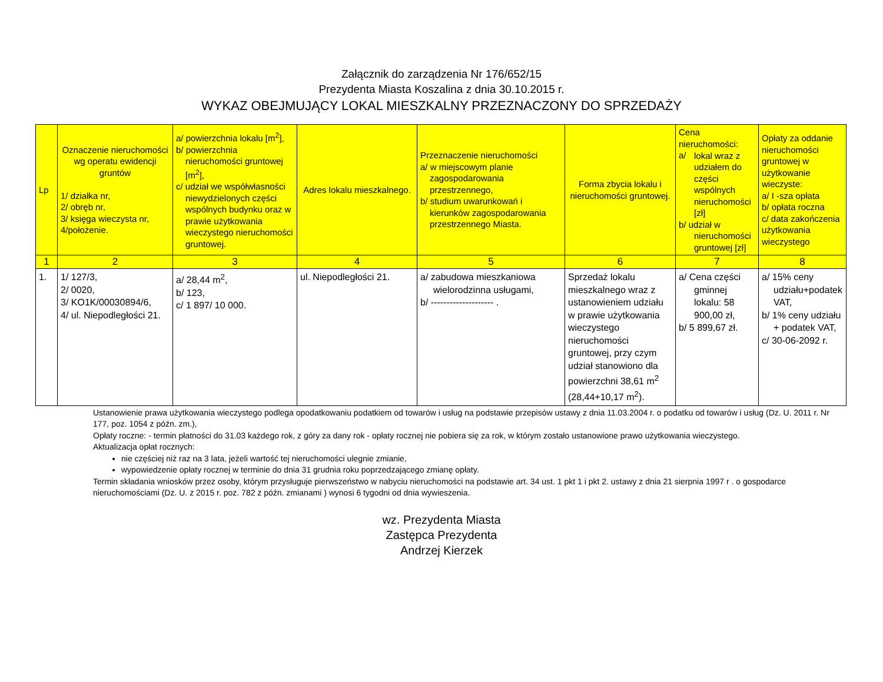Załącznik do zarządzenia Nr 176/652/15
Prezydenta Miasta Koszalina z dnia 30.10.2015 r.
WYKAZ OBEJMUJĄCY LOKAL MIESZKALNY PRZEZNACZONY DO SPRZEDAŻY
| Lp | Oznaczenie nieruchomości wg operatu ewidencji gruntów 1/ działka nr, 2/ obręb nr, 3/ księga wieczysta nr, 4/położenie. | a/ powierzchnia lokalu [m<sup>2</sup>], b/ powierzchnia nieruchomości gruntowej [m<sup>2</sup>], c/ udział we współwłasności niewydzielonych części wspólnych budynku oraz w prawie użytkowania wieczystego nieruchomości gruntowej. | Adres lokalu mieszkalnego. | Przeznaczenie nieruchomości a/ w miejscowym planie zagospodarowania przestrzennego, b/ studium uwarunkowań i kierunków zagospodarowania przestrzennego Miasta. | Forma zbycia lokalu i nieruchomości gruntowej. | Cena nieruchomości: a/ lokal wraz z udziałem do części wspólnych nieruchomości [zł] b/ udział w nieruchomości gruntowej [zł] | Opłaty za oddanie nieruchomości gruntowej w użytkowanie wieczyste: a/ I -sza opłata b/ opłata roczna c/ data zakończenia użytkowania wieczystego |
| --- | --- | --- | --- | --- | --- | --- | --- |
| 1 | 2 | 3 | 4 | 5 | 6 | 7 | 8 |
| 1. | 1/ 127/3, 2/ 0020, 3/ KO1K/00030894/6, 4/ ul. Niepodległości 21. | a/ 28,44 m<sup>2</sup>, b/ 123, c/ 1 897/ 10 000. | ul. Niepodległości 21. | a/ zabudowa mieszkaniowa wielorodzinna usługami, b/ -------------------- . | Sprzedaż lokalu mieszkalnego wraz z ustanowieniem udziału w prawie użytkowania wieczystego nieruchomości gruntowej, przy czym udział stanowiono dla powierzchni 38,61 m<sup>2</sup> (28,44+10,17 m<sup>2</sup>). | a/ Cena części gminnej lokalu: 58 900,00 zł, b/ 5 899,67 zł. | a/ 15% ceny udziału+podatek VAT, b/ 1% ceny udziału + podatek VAT, c/ 30-06-2092 r. |
Ustanowienie prawa użytkowania wieczystego podlega opodatkowaniu podatkiem od towarów i usług na podstawie przepisów ustawy z dnia 11.03.2004 r. o podatku od towarów i usług (Dz. U. 2011 r. Nr 177, poz. 1054 z późn. zm.),
Opłaty roczne: - termin płatności do 31.03 każdego rok, z góry za dany rok - opłaty rocznej nie pobiera się za rok, w którym zostało ustanowione prawo użytkowania wieczystego.
Aktualizacja opłat rocznych:
nie częściej niż raz na 3 lata, jeżeli wartość tej nieruchomości ulegnie zmianie,
wypowiedzenie opłaty rocznej w terminie do dnia 31 grudnia roku poprzedzającego zmianę opłaty.
Termin składania wniosków przez osoby, którym przysługuje pierwszeństwo w nabyciu nieruchomości na podstawie art. 34 ust. 1 pkt 1 i pkt 2. ustawy z dnia 21 sierpnia 1997 r . o gospodarce nieruchomościami (Dz. U. z 2015 r. poz. 782 z późn. zmianami ) wynosi 6 tygodni od dnia wywieszenia.
wz. Prezydenta Miasta
Zastępca Prezydenta
Andrzej Kierzek